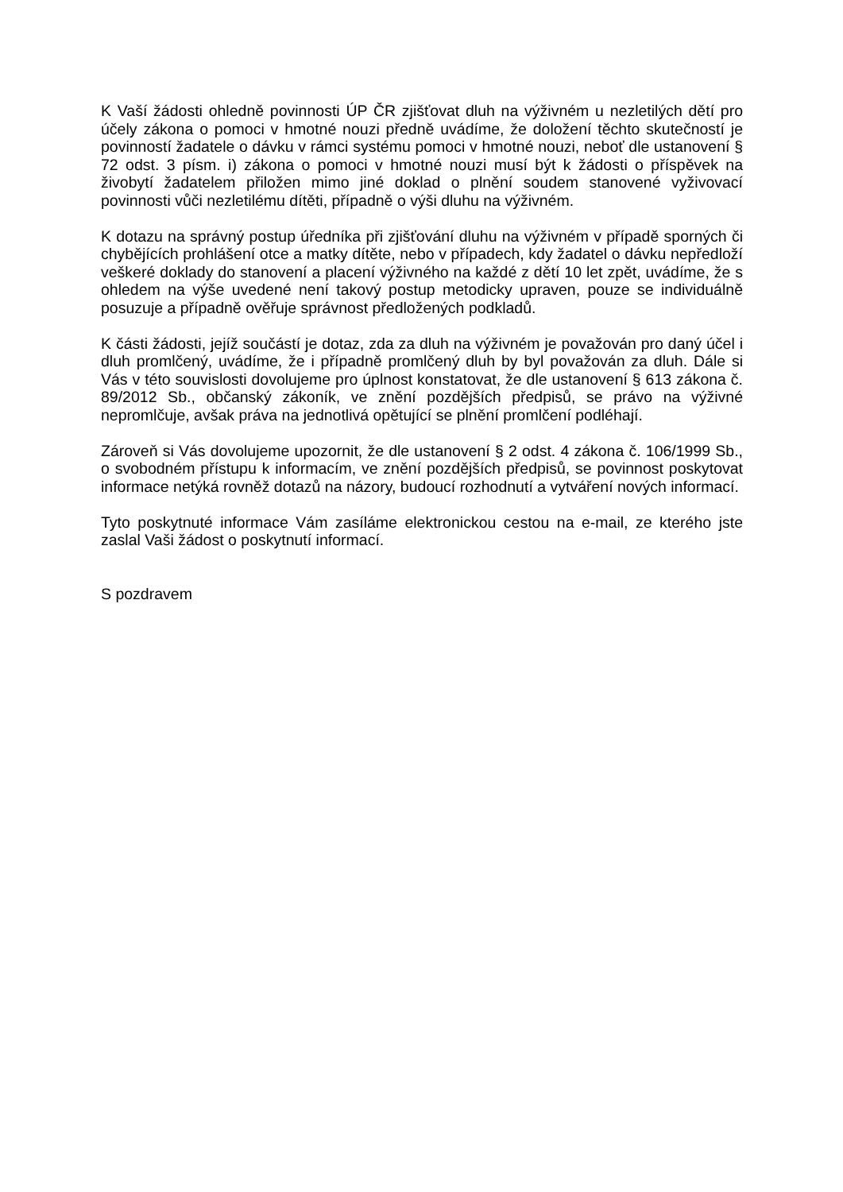K Vaší žádosti ohledně povinnosti ÚP ČR zjišťovat dluh na výživném u nezletilých dětí pro účely zákona o pomoci v hmotné nouzi předně uvádíme, že doložení těchto skutečností je povinností žadatele o dávku v rámci systému pomoci v hmotné nouzi, neboť dle ustanovení § 72 odst. 3 písm. i) zákona o pomoci v hmotné nouzi musí být k žádosti o příspěvek na živobytí žadatelem přiložen mimo jiné doklad o plnění soudem stanovené vyživovací povinnosti vůči nezletilému dítěti, případně o výši dluhu na výživném.
K dotazu na správný postup úředníka při zjišťování dluhu na výživném v případě sporných či chybějících prohlášení otce a matky dítěte, nebo v případech, kdy žadatel o dávku nepředloží veškeré doklady do stanovení a placení výživného na každé z dětí 10 let zpět, uvádíme, že s ohledem na výše uvedené není takový postup metodicky upraven, pouze se individuálně posuzuje a případně ověřuje správnost předložených podkladů.
K části žádosti, jejíž součástí je dotaz, zda za dluh na výživném je považován pro daný účel i dluh promlčený, uvádíme, že i případně promlčený dluh by byl považován za dluh. Dále si Vás v této souvislosti dovolujeme pro úplnost konstatovat, že dle ustanovení § 613 zákona č. 89/2012 Sb., občanský zákoník, ve znění pozdějších předpisů, se právo na výživné nepromlčuje, avšak práva na jednotlivá opětující se plnění promlčení podléhají.
Zároveň si Vás dovolujeme upozornit, že dle ustanovení § 2 odst. 4 zákona č. 106/1999 Sb., o svobodném přístupu k informacím, ve znění pozdějších předpisů, se povinnost poskytovat informace netýká rovněž dotazů na názory, budoucí rozhodnutí a vytváření nových informací.
Tyto poskytnuté informace Vám zasíláme elektronickou cestou na e-mail, ze kterého jste zaslal Vaši žádost o poskytnutí informací.
S pozdravem